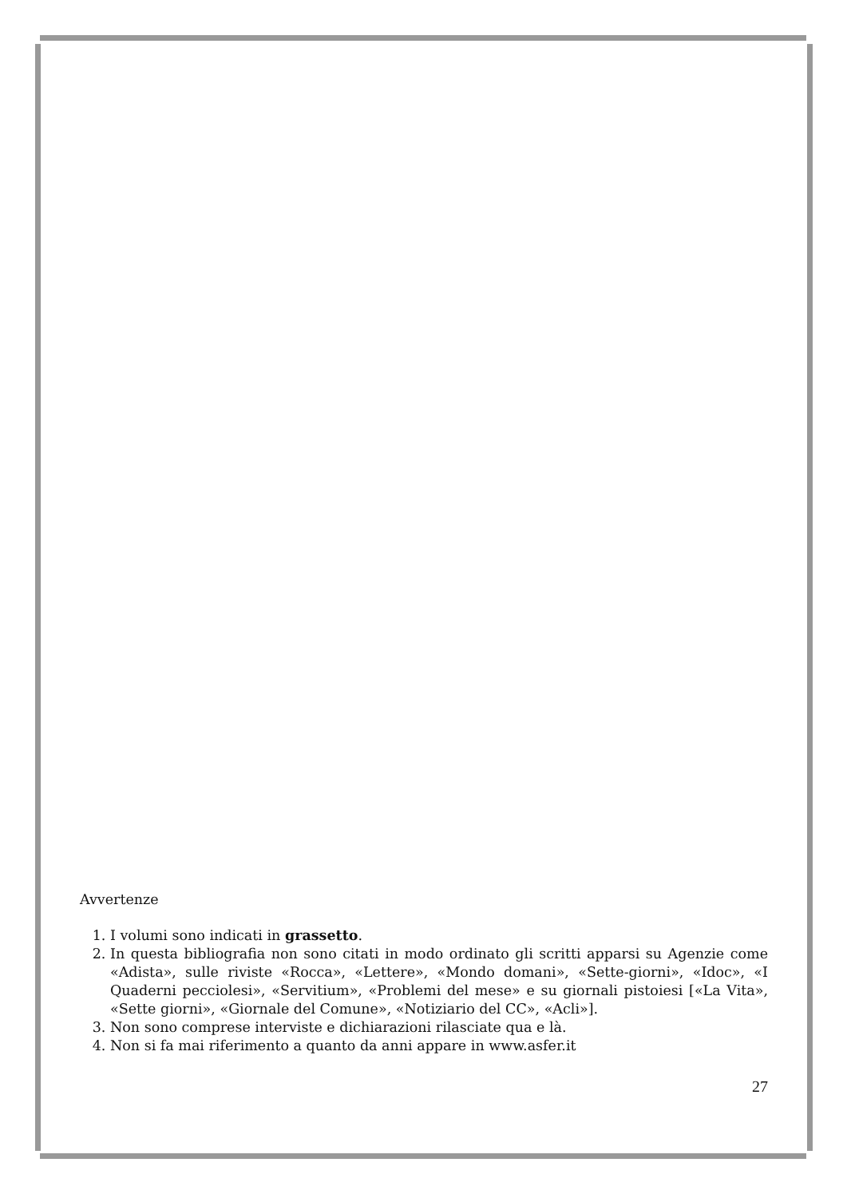Avvertenze
1. I volumi sono indicati in grassetto.
2. In questa bibliografia non sono citati in modo ordinato gli scritti apparsi su Agenzie come «Adista», sulle riviste «Rocca», «Lettere», «Mondo domani», «Sette-giorni», «Idoc», «I Quaderni pecciolesi», «Servitium», «Problemi del mese» e su giornali pistoiesi [«La Vita», «Sette giorni», «Giornale del Comune», «Notiziario del CC», «Acli»].
3. Non sono comprese interviste e dichiarazioni rilasciate qua e là.
4. Non si fa mai riferimento a quanto da anni appare in www.asfer.it
27